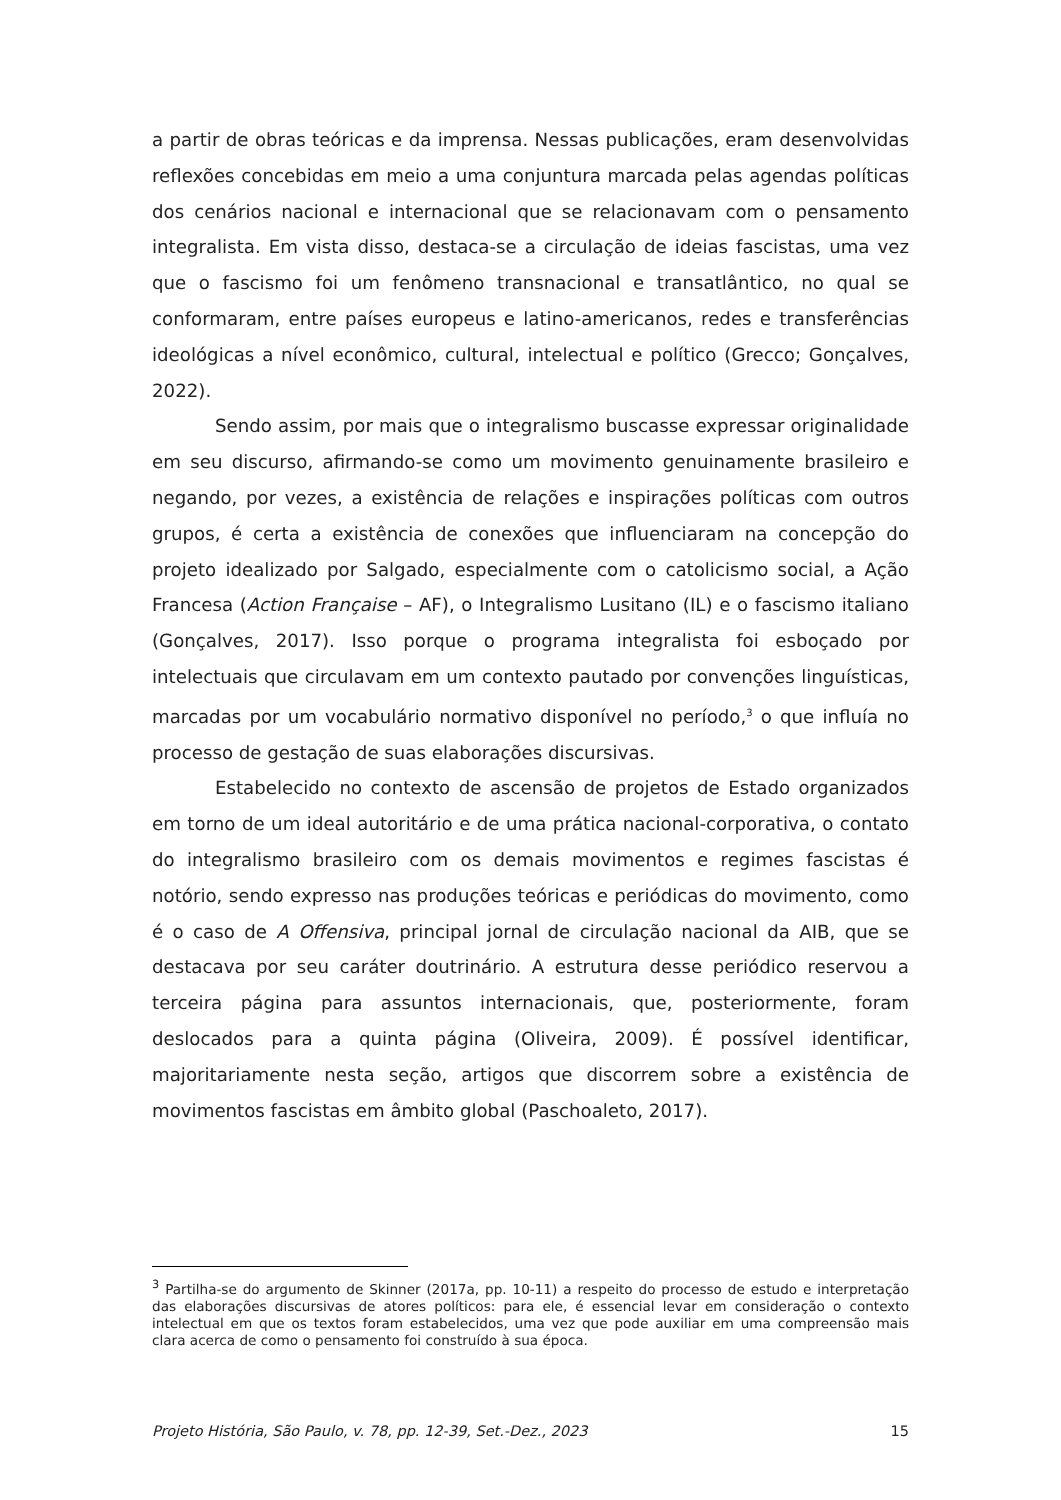a partir de obras teóricas e da imprensa. Nessas publicações, eram desenvolvidas reflexões concebidas em meio a uma conjuntura marcada pelas agendas políticas dos cenários nacional e internacional que se relacionavam com o pensamento integralista. Em vista disso, destaca-se a circulação de ideias fascistas, uma vez que o fascismo foi um fenômeno transnacional e transatlântico, no qual se conformaram, entre países europeus e latino-americanos, redes e transferências ideológicas a nível econômico, cultural, intelectual e político (Grecco; Gonçalves, 2022).
Sendo assim, por mais que o integralismo buscasse expressar originalidade em seu discurso, afirmando-se como um movimento genuinamente brasileiro e negando, por vezes, a existência de relações e inspirações políticas com outros grupos, é certa a existência de conexões que influenciaram na concepção do projeto idealizado por Salgado, especialmente com o catolicismo social, a Ação Francesa (Action Française – AF), o Integralismo Lusitano (IL) e o fascismo italiano (Gonçalves, 2017). Isso porque o programa integralista foi esboçado por intelectuais que circulavam em um contexto pautado por convenções linguísticas, marcadas por um vocabulário normativo disponível no período,<sup>3</sup> o que influía no processo de gestação de suas elaborações discursivas.
Estabelecido no contexto de ascensão de projetos de Estado organizados em torno de um ideal autoritário e de uma prática nacional-corporativa, o contato do integralismo brasileiro com os demais movimentos e regimes fascistas é notório, sendo expresso nas produções teóricas e periódicas do movimento, como é o caso de A Offensiva, principal jornal de circulação nacional da AIB, que se destacava por seu caráter doutrinário. A estrutura desse periódico reservou a terceira página para assuntos internacionais, que, posteriormente, foram deslocados para a quinta página (Oliveira, 2009). É possível identificar, majoritariamente nesta seção, artigos que discorrem sobre a existência de movimentos fascistas em âmbito global (Paschoaleto, 2017).
<sup>3</sup> Partilha-se do argumento de Skinner (2017a, pp. 10-11) a respeito do processo de estudo e interpretação das elaborações discursivas de atores políticos: para ele, é essencial levar em consideração o contexto intelectual em que os textos foram estabelecidos, uma vez que pode auxiliar em uma compreensão mais clara acerca de como o pensamento foi construído à sua época.
Projeto História, São Paulo, v. 78, pp. 12-39, Set.-Dez., 2023 15